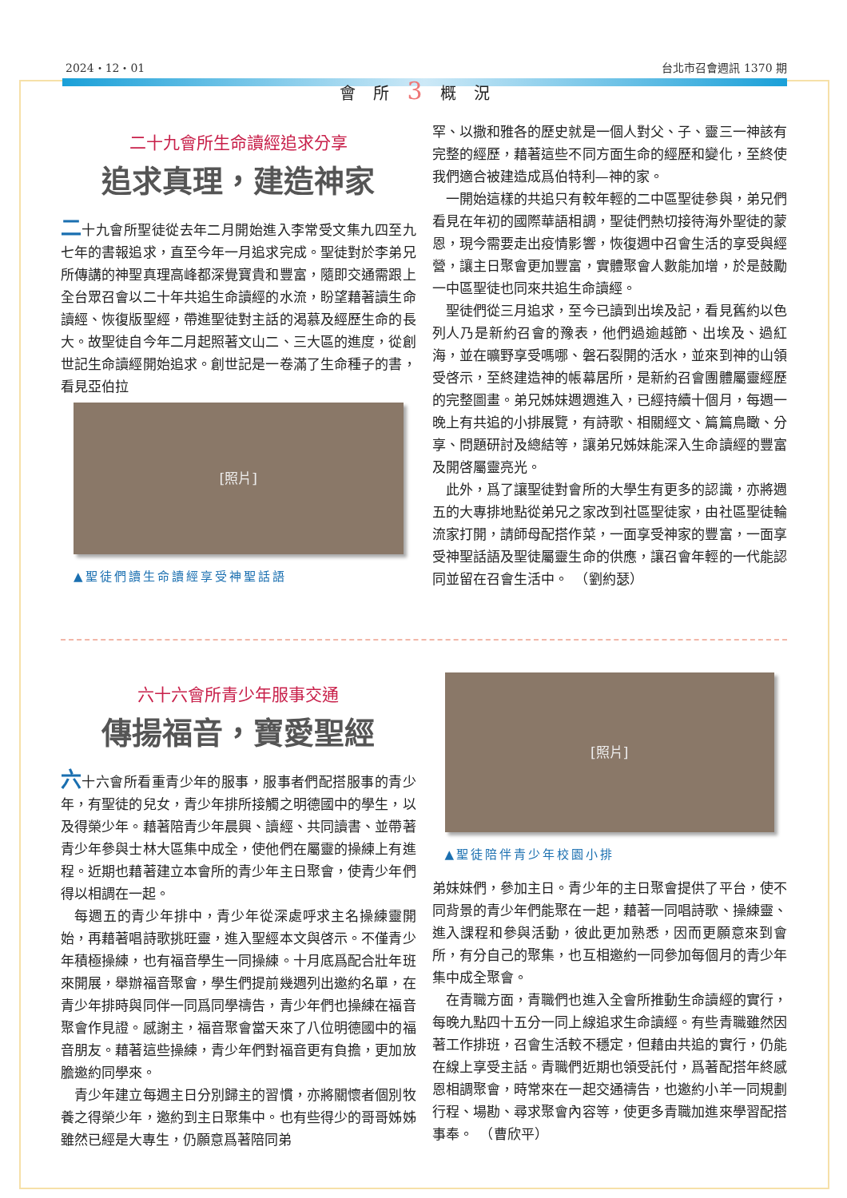2024・12・01 台北市召會週訊 1370 期
會所3概況
二十九會所生命讀經追求分享
追求真理，建造神家
二十九會所聖徒從去年二月開始進入李常受文集九四至九七年的書報追求，直至今年一月追求完成。聖徒對於李弟兄所傳講的神聖真理高峰都深覺寶貴和豐富，隨即交通需跟上全台眾召會以二十年共追生命讀經的水流，盼望藉著讀生命讀經、恢復版聖經，帶進聖徒對主話的渴慕及經歷生命的長大。故聖徒自今年二月起照著文山二、三大區的進度，從創世記生命讀經開始追求。創世記是一卷滿了生命種子的書，看見亞伯拉
[照片]
▲聖徒們讀生命讀經享受神聖話語
罕、以撒和雅各的歷史就是一個人對父、子、靈三一神該有完整的經歷，藉著這些不同方面生命的經歷和變化，至終使我們適合被建造成爲伯特利—神的家。
一開始這樣的共追只有較年輕的二中區聖徒參與，弟兄們看見在年初的國際華語相調，聖徒們熱切接待海外聖徒的蒙恩，現今需要走出疫情影響，恢復週中召會生活的享受與經營，讓主日聚會更加豐富，實體聚會人數能加增，於是鼓勵一中區聖徒也同來共追生命讀經。
聖徒們從三月追求，至今已讀到出埃及記，看見舊約以色列人乃是新約召會的豫表，他們過逾越節、出埃及、過紅海，並在曠野享受嗎哪、磐石裂開的活水，並來到神的山領受啓示，至終建造神的帳幕居所，是新約召會團體屬靈經歷的完整圖畫。弟兄姊妹週週進入，已經持續十個月，每週一晚上有共追的小排展覽，有詩歌、相關經文、篇篇鳥瞰、分享、問題研討及總結等，讓弟兄姊妹能深入生命讀經的豐富及開啓屬靈亮光。
此外，爲了讓聖徒對會所的大學生有更多的認識，亦將週五的大專排地點從弟兄之家改到社區聖徒家，由社區聖徒輪流家打開，請師母配搭作菜，一面享受神家的豐富，一面享受神聖話語及聖徒屬靈生命的供應，讓召會年輕的一代能認同並留在召會生活中。　（劉約瑟）
六十六會所青少年服事交通
傳揚福音，寶愛聖經
六十六會所看重青少年的服事，服事者們配搭服事的青少年，有聖徒的兒女，青少年排所接觸之明德國中的學生，以及得榮少年。藉著陪青少年晨興、讀經、共同讀書、並帶著青少年參與士林大區集中成全，使他們在屬靈的操練上有進程。近期也藉著建立本會所的青少年主日聚會，使青少年們得以相調在一起。
每週五的青少年排中，青少年從深處呼求主名操練靈開始，再藉著唱詩歌挑旺靈，進入聖經本文與啓示。不僅青少年積極操練，也有福音學生一同操練。十月底爲配合壯年班來開展，舉辦福音聚會，學生們提前幾週列出邀約名單，在青少年排時與同伴一同爲同學禱告，青少年們也操練在福音聚會作見證。感謝主，福音聚會當天來了八位明德國中的福音朋友。藉著這些操練，青少年們對福音更有負擔，更加放膽邀約同學來。
青少年建立每週主日分別歸主的習慣，亦將關懷者個別牧養之得榮少年，邀約到主日聚集中。也有些得少的哥哥姊姊雖然已經是大專生，仍願意爲著陪同弟
[照片]
▲聖徒陪伴青少年校園小排
弟妹妹們，參加主日。青少年的主日聚會提供了平台，使不同背景的青少年們能聚在一起，藉著一同唱詩歌、操練靈、進入課程和參與活動，彼此更加熟悉，因而更願意來到會所，有分自己的聚集，也互相邀約一同參加每個月的青少年集中成全聚會。
在青職方面，青職們也進入全會所推動生命讀經的實行，每晚九點四十五分一同上線追求生命讀經。有些青職雖然因著工作排班，召會生活較不穩定，但藉由共追的實行，仍能在線上享受主話。青職們近期也領受託付，爲著配搭年終感恩相調聚會，時常來在一起交通禱告，也邀約小羊一同規劃行程、場勘、尋求聚會內容等，使更多青職加進來學習配搭事奉。　（曹欣平）